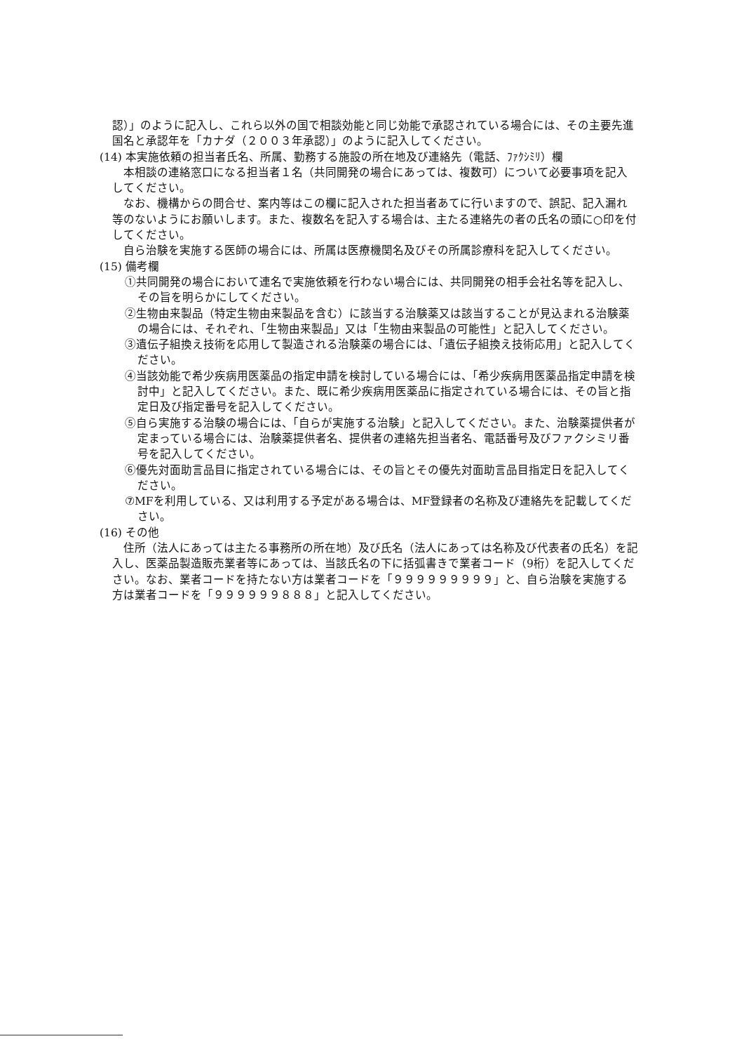認）」のように記入し、これら以外の国で相談効能と同じ効能で承認されている場合には、その主要先進国名と承認年を「カナダ（２００３年承認）」のように記入してください。
(14) 本実施依頼の担当者氏名、所属、勤務する施設の所在地及び連絡先（電話、ﾌｧｸｼﾐﾘ）欄
　本相談の連絡窓口になる担当者１名（共同開発の場合にあっては、複数可）について必要事項を記入してください。
　なお、機構からの問合せ、案内等はこの欄に記入された担当者あてに行いますので、誤記、記入漏れ等のないようにお願いします。また、複数名を記入する場合は、主たる連絡先の者の氏名の頭に○印を付してください。
　自ら治験を実施する医師の場合には、所属は医療機関名及びその所属診療科を記入してください。
(15) 備考欄
①共同開発の場合において連名で実施依頼を行わない場合には、共同開発の相手会社名等を記入し、その旨を明らかにしてください。
②生物由来製品（特定生物由来製品を含む）に該当する治験薬又は該当することが見込まれる治験薬の場合には、それぞれ、「生物由来製品」又は「生物由来製品の可能性」と記入してください。
③遺伝子組換え技術を応用して製造される治験薬の場合には、「遺伝子組換え技術応用」と記入してください。
④当該効能で希少疾病用医薬品の指定申請を検討している場合には、「希少疾病用医薬品指定申請を検討中」と記入してください。また、既に希少疾病用医薬品に指定されている場合には、その旨と指定日及び指定番号を記入してください。
⑤自ら実施する治験の場合には、「自らが実施する治験」と記入してください。また、治験薬提供者が定まっている場合には、治験薬提供者名、提供者の連絡先担当者名、電話番号及びファクシミリ番号を記入してください。
⑥優先対面助言品目に指定されている場合には、その旨とその優先対面助言品目指定日を記入してください。
⑦MFを利用している、又は利用する予定がある場合は、MF登録者の名称及び連絡先を記載してください。
(16) その他
　住所（法人にあっては主たる事務所の所在地）及び氏名（法人にあっては名称及び代表者の氏名）を記入し、医薬品製造販売業者等にあっては、当該氏名の下に括弧書きで業者コード（9桁）を記入してください。なお、業者コードを持たない方は業者コードを「９９９９９９９９９」と、自ら治験を実施する方は業者コードを「９９９９９９８８８」と記入してください。